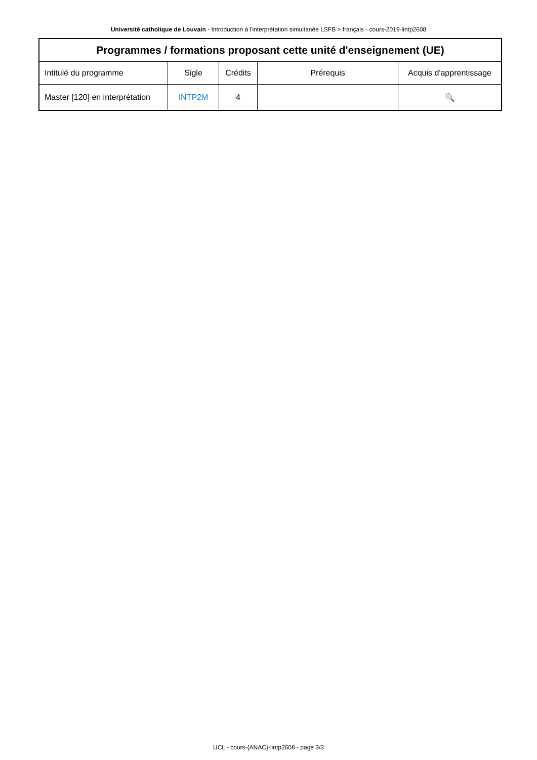Université catholique de Louvain - Introduction à l'interprétation simultanée LSFB > français - cours-2019-lintp2608
| Programmes / formations proposant cette unité d'enseignement (UE) | | | | |
| --- | --- | --- | --- | --- |
| Intitulé du programme | Sigle | Crédits | Prérequis | Acquis d'apprentissage |
| Master [120] en interprétation | INTP2M | 4 | | 🔍 |
UCL - cours-{ANAC}-lintp2608 - page 3/3